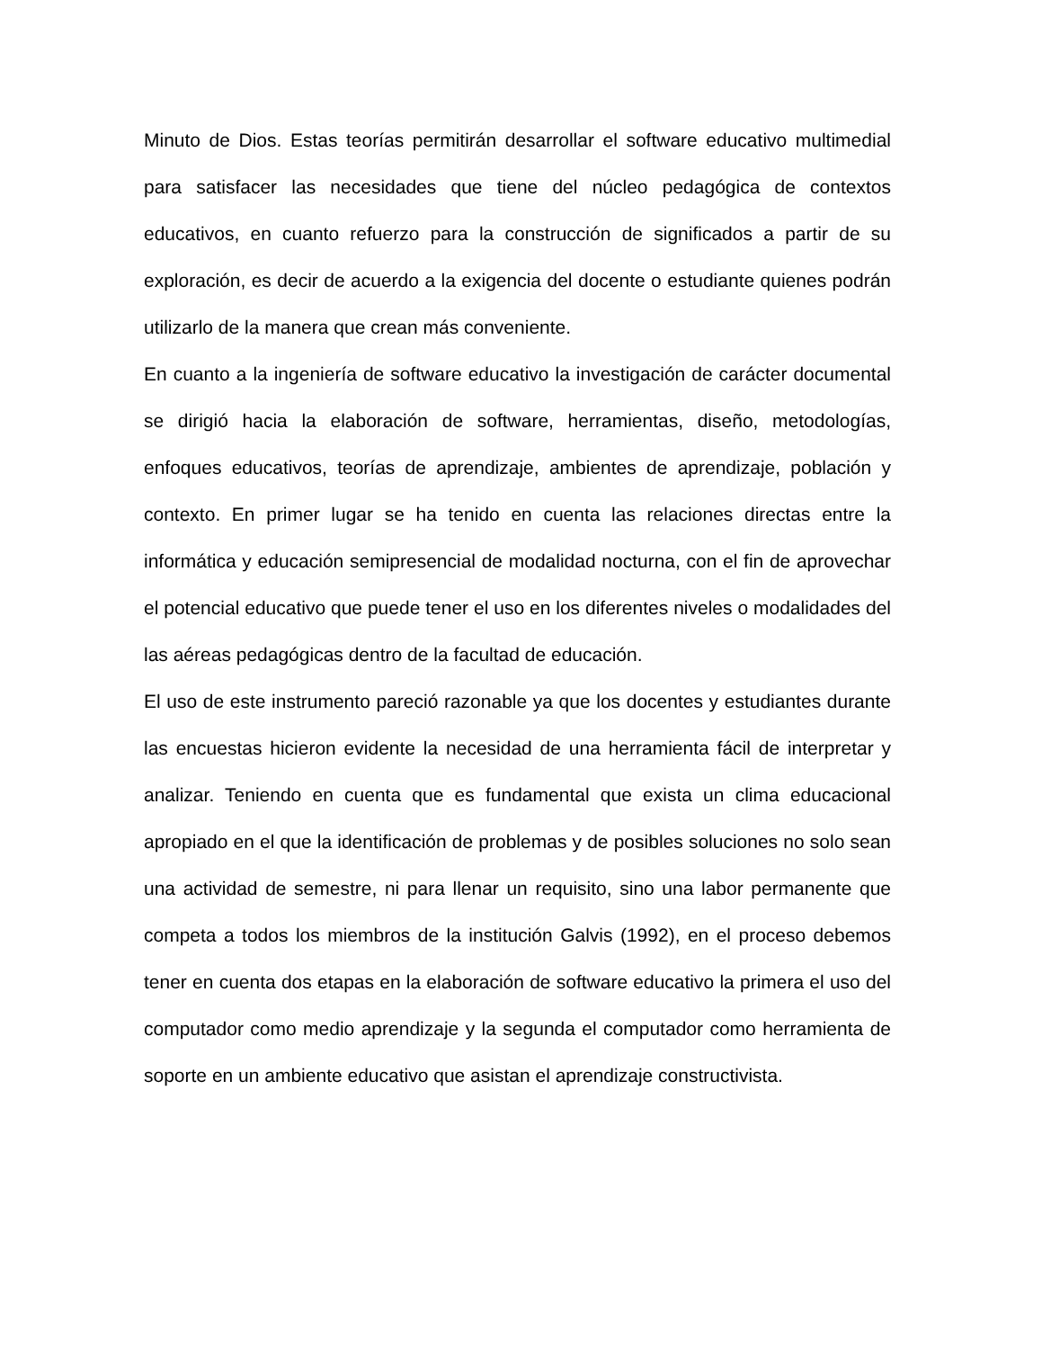Minuto de Dios. Estas teorías permitirán desarrollar el software educativo multimedial para satisfacer las necesidades que tiene del núcleo pedagógica de contextos educativos, en cuanto refuerzo para la construcción de significados a partir de su exploración, es decir de acuerdo a la exigencia del docente o estudiante quienes podrán utilizarlo de la manera que crean más conveniente.
En cuanto a la ingeniería de software educativo la investigación de carácter documental se dirigió hacia la elaboración de software, herramientas, diseño, metodologías, enfoques educativos, teorías de aprendizaje, ambientes de aprendizaje, población y contexto. En primer lugar se ha tenido en cuenta las relaciones directas entre la informática y educación semipresencial de modalidad nocturna, con el fin de aprovechar el potencial educativo que puede tener el uso en los diferentes niveles o modalidades del las aéreas pedagógicas dentro de la facultad de educación.
El uso de este instrumento pareció razonable ya que los docentes y estudiantes durante las encuestas hicieron evidente la necesidad de una herramienta fácil de interpretar y analizar. Teniendo en cuenta que es fundamental que exista un clima educacional apropiado en el que la identificación de problemas y de posibles soluciones no solo sean una actividad de semestre, ni para llenar un requisito, sino una labor permanente que competa a todos los miembros de la institución Galvis (1992), en el proceso debemos tener en cuenta dos etapas en la elaboración de software educativo la primera el uso del computador como medio aprendizaje y la segunda el computador como herramienta de soporte en un ambiente educativo que asistan el aprendizaje constructivista.